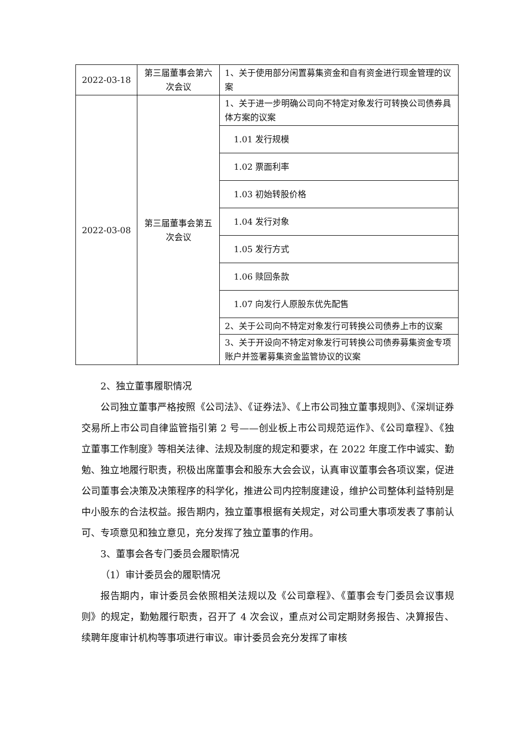| 2022-03-18 | 第三届董事会第六次会议 | 1、关于使用部分闲置募集资金和自有资金进行现金管理的议案 |
| 2022-03-08 | 第三届董事会第五次会议 | 1、关于进一步明确公司向不特定对象发行可转换公司债券具体方案的议案 |
| | | 1.01 发行规模 |
| | | 1.02 票面利率 |
| | | 1.03 初始转股价格 |
| | | 1.04 发行对象 |
| | | 1.05 发行方式 |
| | | 1.06 赎回条款 |
| | | 1.07 向发行人原股东优先配售 |
| | | 2、关于公司向不特定对象发行可转换公司债券上市的议案 |
| | | 3、关于开设向不特定对象发行可转换公司债券募集资金专项账户并签署募集资金监管协议的议案 |
2、独立董事履职情况
公司独立董事严格按照《公司法》、《证券法》、《上市公司独立董事规则》、《深圳证券交易所上市公司自律监管指引第 2 号——创业板上市公司规范运作》、《公司章程》、《独立董事工作制度》等相关法律、法规及制度的规定和要求，在 2022 年度工作中诚实、勤勉、独立地履行职责，积极出席董事会和股东大会会议，认真审议董事会各项议案，促进公司董事会决策及决策程序的科学化，推进公司内控制度建设，维护公司整体利益特别是中小股东的合法权益。报告期内，独立董事根据有关规定，对公司重大事项发表了事前认可、专项意见和独立意见，充分发挥了独立董事的作用。
3、董事会各专门委员会履职情况
（1）审计委员会的履职情况
报告期内，审计委员会依照相关法规以及《公司章程》、《董事会专门委员会议事规则》的规定，勤勉履行职责，召开了 4 次会议，重点对公司定期财务报告、决算报告、续聘年度审计机构等事项进行审议。审计委员会充分发挥了审核